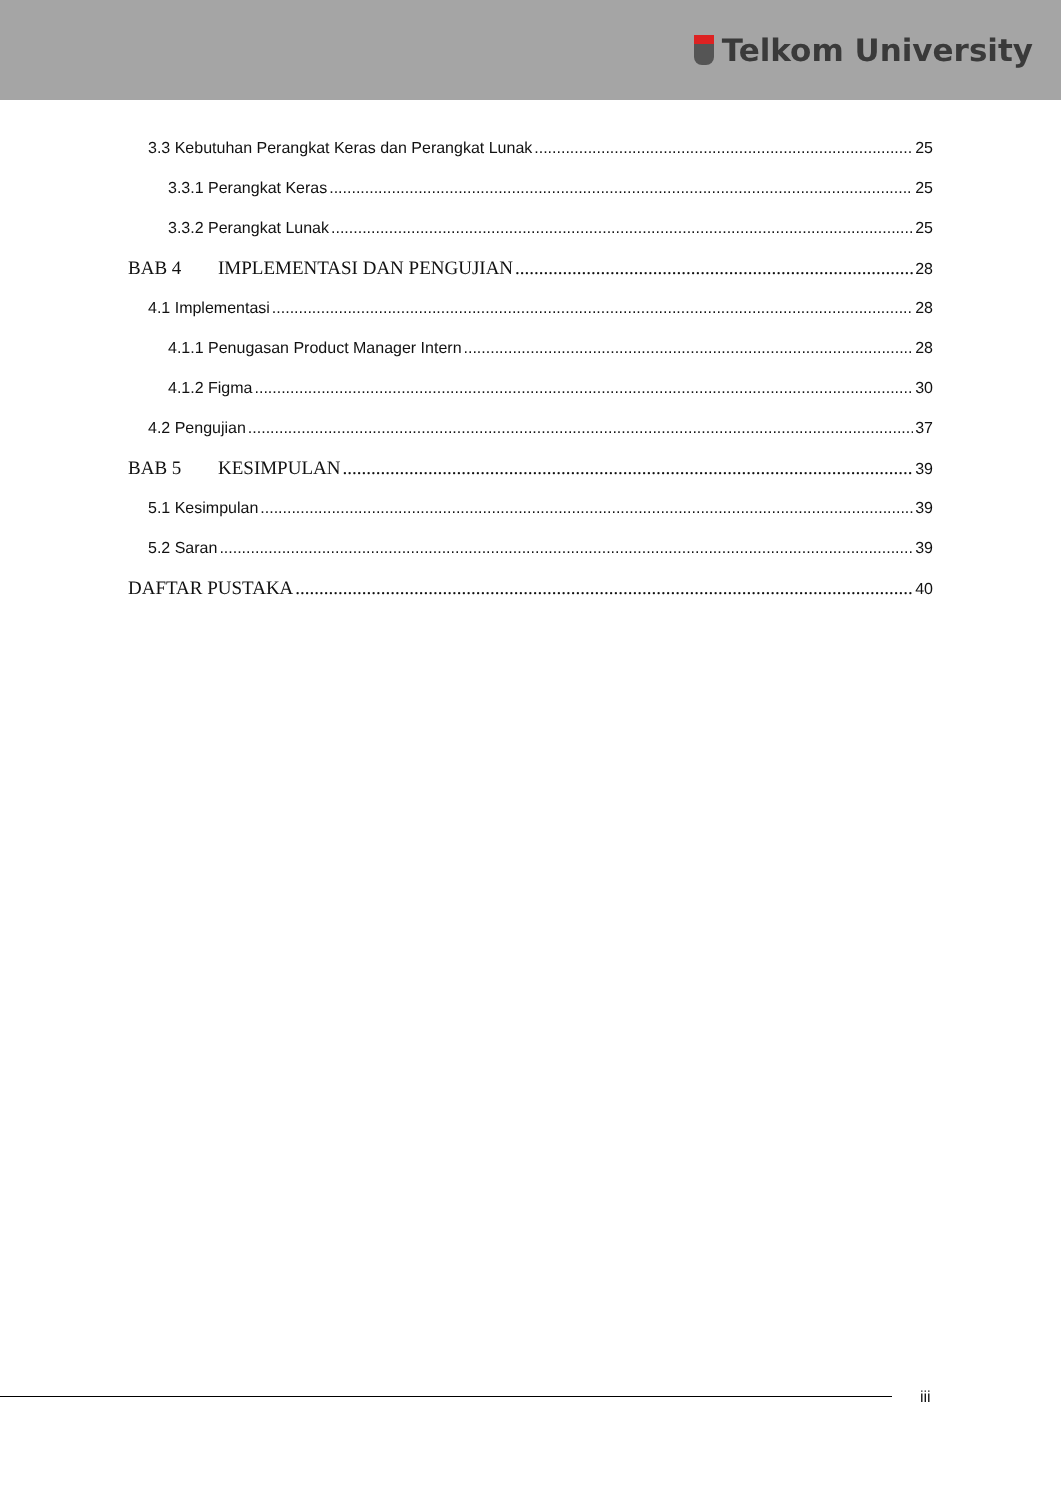Telkom University
3.3 Kebutuhan Perangkat Keras dan Perangkat Lunak 25
3.3.1 Perangkat Keras 25
3.3.2 Perangkat Lunak 25
BAB 4 IMPLEMENTASI DAN PENGUJIAN 28
4.1 Implementasi 28
4.1.1 Penugasan Product Manager Intern 28
4.1.2 Figma 30
4.2 Pengujian 37
BAB 5 KESIMPULAN 39
5.1 Kesimpulan 39
5.2 Saran 39
DAFTAR PUSTAKA 40
iii